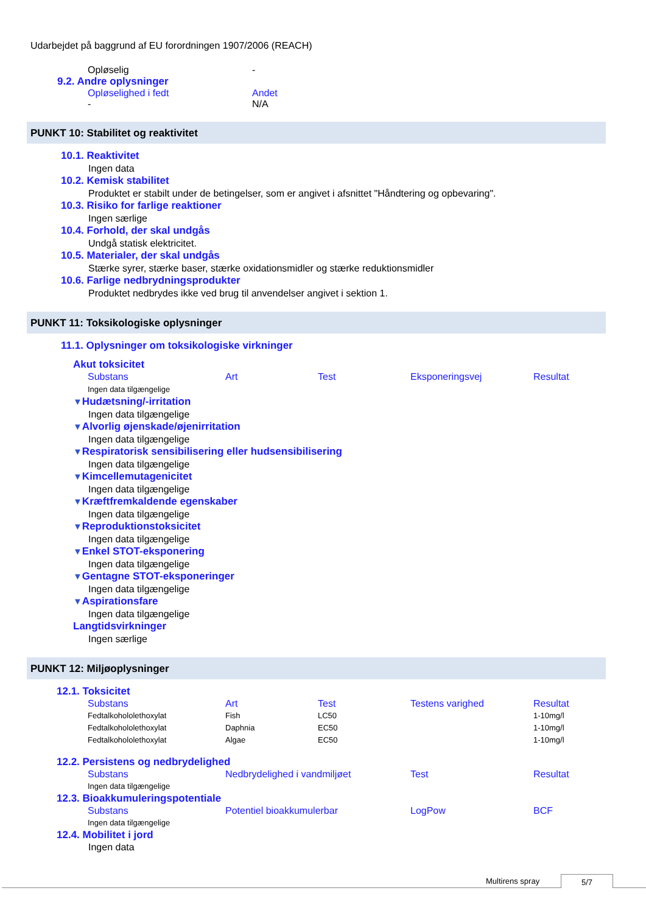Udarbejdet på baggrund af EU forordningen 1907/2006 (REACH)
| Opløselig | - |
9.2. Andre oplysninger
| Opløselighed i fedt | Andet |
| - | N/A |
PUNKT 10: Stabilitet og reaktivitet
10.1. Reaktivitet
Ingen data
10.2. Kemisk stabilitet
Produktet er stabilt under de betingelser, som er angivet i afsnittet "Håndtering og opbevaring".
10.3. Risiko for farlige reaktioner
Ingen særlige
10.4. Forhold, der skal undgås
Undgå statisk elektricitet.
10.5. Materialer, der skal undgås
Stærke syrer, stærke baser, stærke oxidationsmidler og stærke reduktionsmidler
10.6. Farlige nedbrydningsprodukter
Produktet nedbrydes ikke ved brug til anvendelser angivet i sektion 1.
PUNKT 11: Toksikologiske oplysninger
11.1. Oplysninger om toksikologiske virkninger
Akut toksicitet
| Substans | Art | Test | Eksponeringsvej | Resultat |
| --- | --- | --- | --- | --- |
| Ingen data tilgængelige | | | | |
▼Hudætsning/-irritation
Ingen data tilgængelige
▼Alvorlig øjenskade/øjenirritation
Ingen data tilgængelige
▼Respiratorisk sensibilisering eller hudsensibilisering
Ingen data tilgængelige
▼Kimcellemutagenicitet
Ingen data tilgængelige
▼Kræftfremkaldende egenskaber
Ingen data tilgængelige
▼Reproduktionstoksicitet
Ingen data tilgængelige
▼Enkel STOT-eksponering
Ingen data tilgængelige
▼Gentagne STOT-eksponeringer
Ingen data tilgængelige
▼Aspirationsfare
Ingen data tilgængelige
Langtidsvirkninger
Ingen særlige
PUNKT 12: Miljøoplysninger
12.1. Toksicitet
| Substans | Art | Test | Testens varighed | Resultat |
| --- | --- | --- | --- | --- |
| Fedtalkohololethoxylat | Fish | LC50 | | 1-10mg/l |
| Fedtalkohololethoxylat | Daphnia | EC50 | | 1-10mg/l |
| Fedtalkohololethoxylat | Algae | EC50 | | 1-10mg/l |
12.2. Persistens og nedbrydelighed
| Substans | Nedbrydelighed i vandmiljøet | Test | Resultat |
| --- | --- | --- | --- |
| Ingen data tilgængelige | | | |
12.3. Bioakkumuleringspotentiale
| Substans | Potentiel bioakkumulerbar | LogPow | BCF |
| --- | --- | --- | --- |
| Ingen data tilgængelige | | | |
12.4. Mobilitet i jord
Ingen data
Multirens spray 5/7